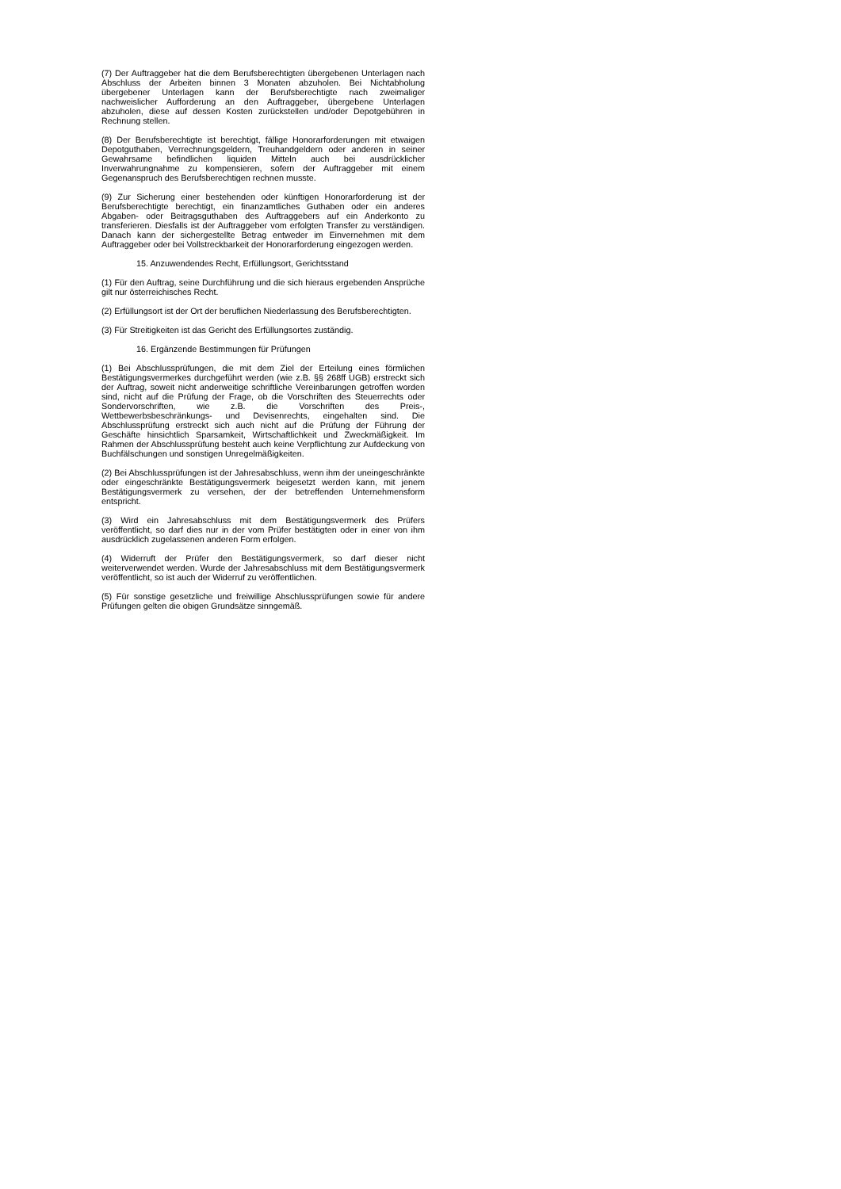(7) Der Auftraggeber hat die dem Berufsberechtigten übergebenen Unterlagen nach Abschluss der Arbeiten binnen 3 Monaten abzuholen. Bei Nichtabholung übergebener Unterlagen kann der Berufsberechtigte nach zweimaliger nachweislicher Aufforderung an den Auftraggeber, übergebene Unterlagen abzuholen, diese auf dessen Kosten zurückstellen und/oder Depotgebühren in Rechnung stellen.
(8) Der Berufsberechtigte ist berechtigt, fällige Honorarforderungen mit etwaigen Depotguthaben, Verrechnungsgeldern, Treuhandgeldern oder anderen in seiner Gewahrsame befindlichen liquiden Mitteln auch bei ausdrücklicher Inverwahrungnahme zu kompensieren, sofern der Auftraggeber mit einem Gegenanspruch des Berufsberechtigen rechnen musste.
(9) Zur Sicherung einer bestehenden oder künftigen Honorarforderung ist der Berufsberechtigte berechtigt, ein finanzamtliches Guthaben oder ein anderes Abgaben- oder Beitragsguthaben des Auftraggebers auf ein Anderkonto zu transferieren. Diesfalls ist der Auftraggeber vom erfolgten Transfer zu verständigen. Danach kann der sichergestellte Betrag entweder im Einvernehmen mit dem Auftraggeber oder bei Vollstreckbarkeit der Honorarforderung eingezogen werden.
15. Anzuwendendes Recht, Erfüllungsort, Gerichtsstand
(1) Für den Auftrag, seine Durchführung und die sich hieraus ergebenden Ansprüche gilt nur österreichisches Recht.
(2) Erfüllungsort ist der Ort der beruflichen Niederlassung des Berufsberechtigten.
(3) Für Streitigkeiten ist das Gericht des Erfüllungsortes zuständig.
16. Ergänzende Bestimmungen für Prüfungen
(1) Bei Abschlussprüfungen, die mit dem Ziel der Erteilung eines förmlichen Bestätigungsvermerkes durchgeführt werden (wie z.B. §§ 268ff UGB) erstreckt sich der Auftrag, soweit nicht anderweitige schriftliche Vereinbarungen getroffen worden sind, nicht auf die Prüfung der Frage, ob die Vorschriften des Steuerrechts oder Sondervorschriften, wie z.B. die Vorschriften des Preis-, Wettbewerbsbeschränkungs- und Devisenrechts, eingehalten sind. Die Abschlussprüfung erstreckt sich auch nicht auf die Prüfung der Führung der Geschäfte hinsichtlich Sparsamkeit, Wirtschaftlichkeit und Zweckmäßigkeit. Im Rahmen der Abschlussprüfung besteht auch keine Verpflichtung zur Aufdeckung von Buchfälschungen und sonstigen Unregelmäßigkeiten.
(2) Bei Abschlussprüfungen ist der Jahresabschluss, wenn ihm der uneingeschränkte oder eingeschränkte Bestätigungsvermerk beigesetzt werden kann, mit jenem Bestätigungsvermerk zu versehen, der der betreffenden Unternehmensform entspricht.
(3) Wird ein Jahresabschluss mit dem Bestätigungsvermerk des Prüfers veröffentlicht, so darf dies nur in der vom Prüfer bestätigten oder in einer von ihm ausdrücklich zugelassenen anderen Form erfolgen.
(4) Widerruft der Prüfer den Bestätigungsvermerk, so darf dieser nicht weiterverwendet werden. Wurde der Jahresabschluss mit dem Bestätigungsvermerk veröffentlicht, so ist auch der Widerruf zu veröffentlichen.
(5) Für sonstige gesetzliche und freiwillige Abschlussprüfungen sowie für andere Prüfungen gelten die obigen Grundsätze sinngemäß.